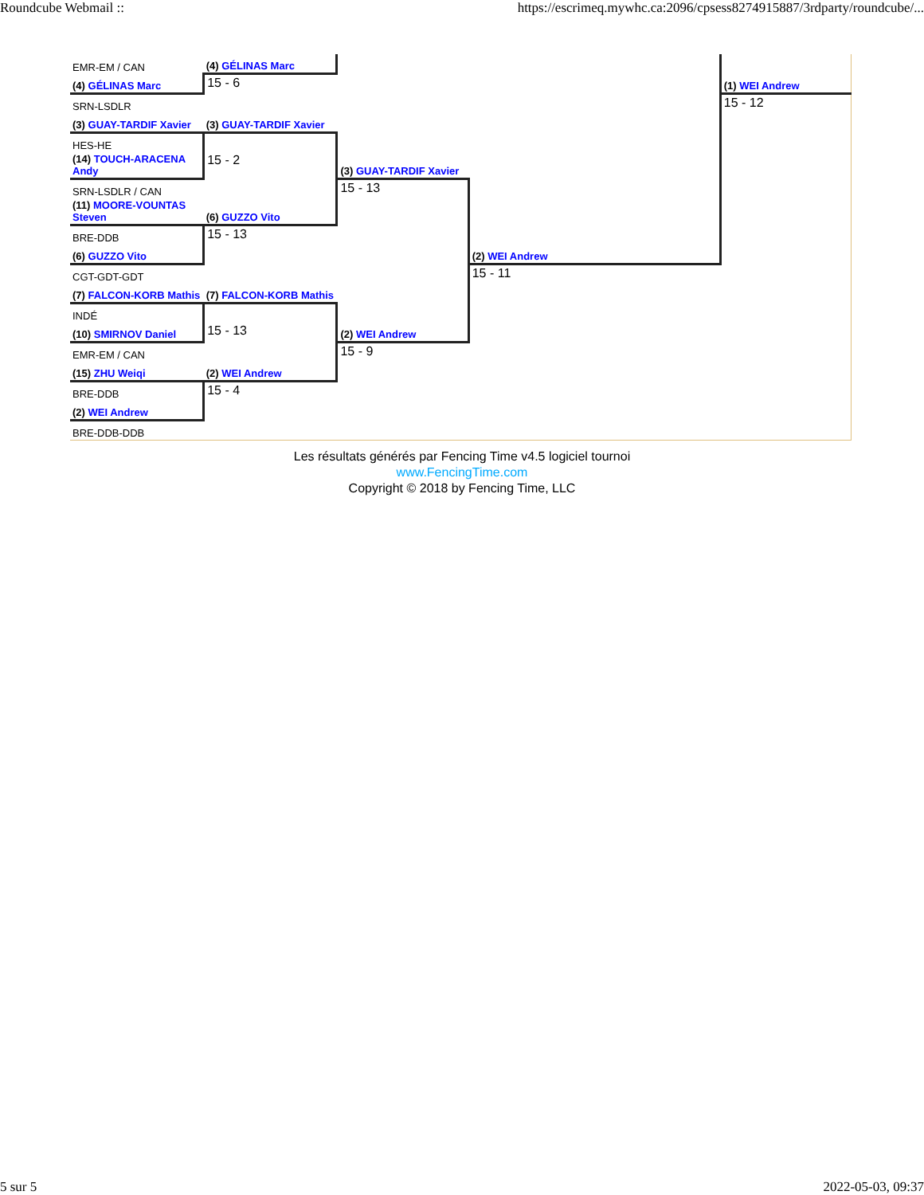Roundcube Webmail :: https://escrimeq.mywhc.ca:2096/cpsess8274915887/3rdparty/roundcube/...
| EMR-EM / CAN | (4) GÉLINAS Marc | | | | |
| (4) GÉLINAS Marc | 15 - 6 | | | | (1) WEI Andrew |
| SRN-LSDLR | | | | | 15 - 12 |
| (3) GUAY-TARDIF Xavier | (3) GUAY-TARDIF Xavier | | | | |
| HES-HE | | | | | |
| (14) TOUCH-ARACENA Andy | 15 - 2 | (3) GUAY-TARDIF Xavier | | | |
| SRN-LSDLR / CAN | | 15 - 13 | | | |
| (11) MOORE-VOUNTAS Steven | (6) GUZZO Vito | | | | |
| BRE-DDB | 15 - 13 | | | | |
| (6) GUZZO Vito | | | (2) WEI Andrew | | |
| CGT-GDT-GDT | | | 15 - 11 | | |
| (7) FALCON-KORB Mathis | (7) FALCON-KORB Mathis | | | | |
| INDÉ | | | | | |
| (10) SMIRNOV Daniel | 15 - 13 | (2) WEI Andrew | | | |
| EMR-EM / CAN | | 15 - 9 | | | |
| (15) ZHU Weiqi | (2) WEI Andrew | | | | |
| BRE-DDB | 15 - 4 | | | | |
| (2) WEI Andrew | | | | | |
| BRE-DDB-DDB | | | | | |
Les résultats générés par Fencing Time v4.5 logiciel tournoi
www.FencingTime.com
Copyright © 2018 by Fencing Time, LLC
5 sur 5 2022-05-03, 09:37